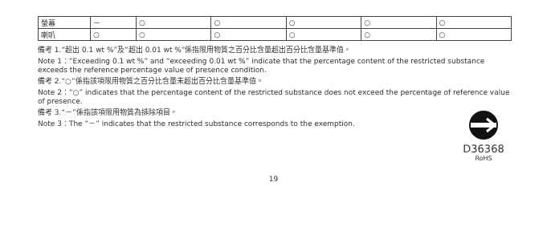| 螢幕 | － | ○ | ○ | ○ | ○ | ○ |
| 喇叭 | ○ | ○ | ○ | ○ | ○ | ○ |
備考 1.“超出 0.1 wt %”及“超出 0.01 wt %”係指限用物質之百分比含量超出百分比含量基準值。
Note 1：“Exceeding 0.1 wt %” and “exceeding 0.01 wt %” indicate that the percentage content of the restricted substance exceeds the reference percentage value of presence condition.
備考 2.“○”係指該項限用物質之百分比含量未超出百分比含量基準值。
Note 2：“○” indicates that the percentage content of the restricted substance does not exceed the percentage of reference value of presence.
備考 3.“－”係指該項限用物質為排除項目。
Note 3：The “－” indicates that the restricted substance corresponds to the exemption.
D36368
RoHS
19